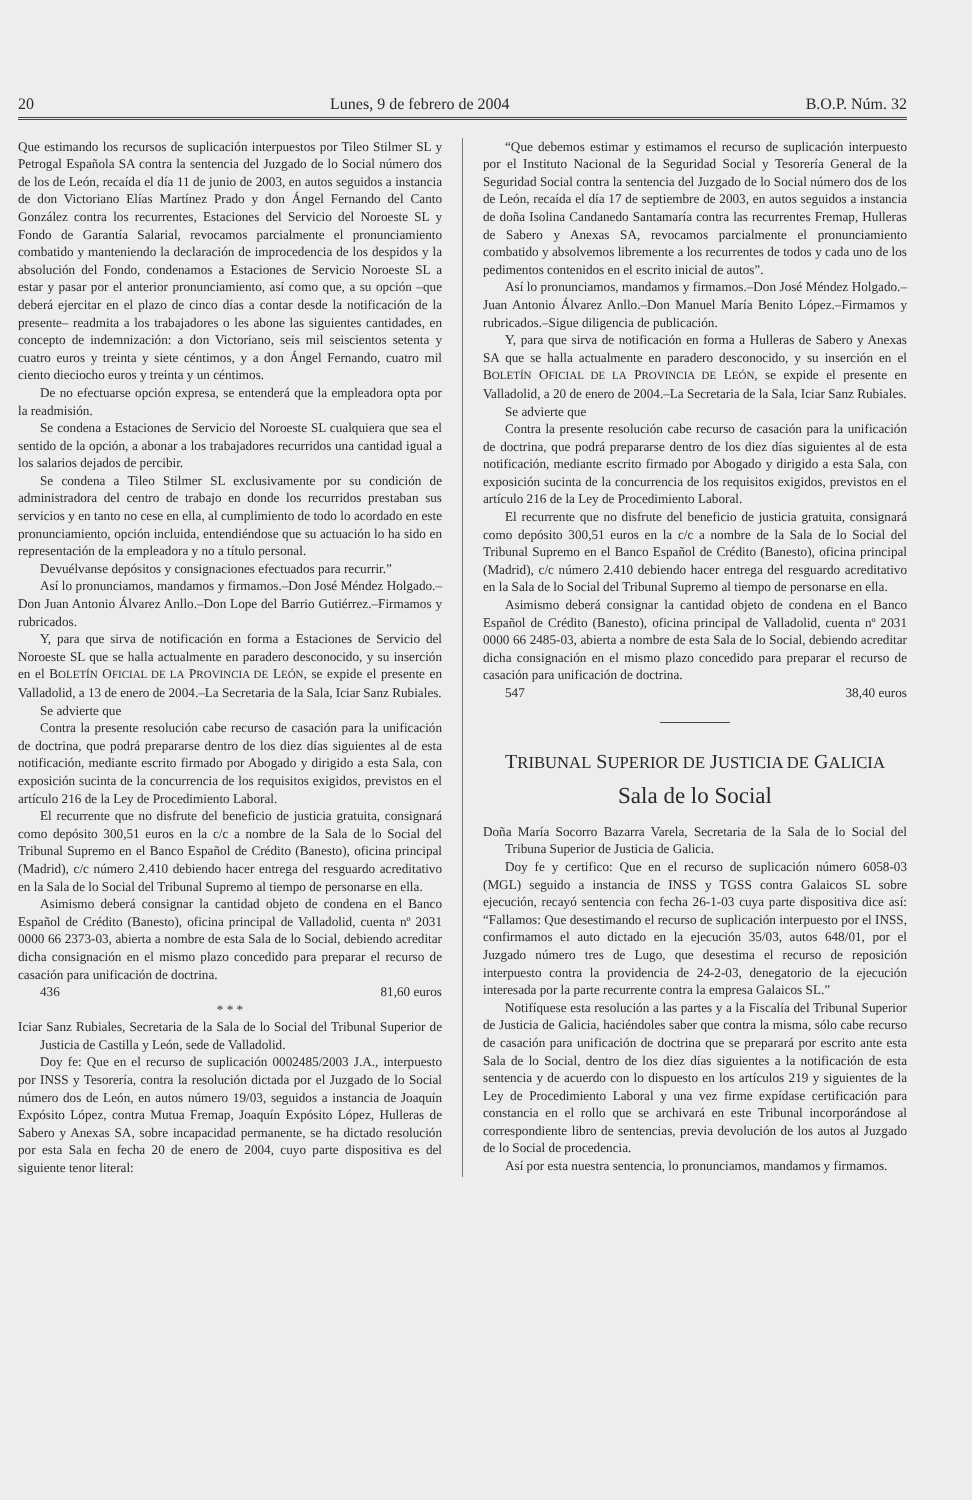20 Lunes, 9 de febrero de 2004 B.O.P. Núm. 32
Que estimando los recursos de suplicación interpuestos por Tileo Stilmer SL y Petrogal Española SA contra la sentencia del Juzgado de lo Social número dos de los de León, recaída el día 11 de junio de 2003, en autos seguidos a instancia de don Victoriano Elías Martínez Prado y don Ángel Fernando del Canto González contra los recurrentes, Estaciones del Servicio del Noroeste SL y Fondo de Garantía Salarial, revocamos parcialmente el pronunciamiento combatido y manteniendo la declaración de improcedencia de los despidos y la absolución del Fondo, condenamos a Estaciones de Servicio Noroeste SL a estar y pasar por el anterior pronunciamiento, así como que, a su opción –que deberá ejercitar en el plazo de cinco días a contar desde la notificación de la presente– readmita a los trabajadores o les abone las siguientes cantidades, en concepto de indemnización: a don Victoriano, seis mil seiscientos setenta y cuatro euros y treinta y siete céntimos, y a don Ángel Fernando, cuatro mil ciento dieciocho euros y treinta y un céntimos.
De no efectuarse opción expresa, se entenderá que la empleadora opta por la readmisión.
Se condena a Estaciones de Servicio del Noroeste SL cualquiera que sea el sentido de la opción, a abonar a los trabajadores recurridos una cantidad igual a los salarios dejados de percibir.
Se condena a Tileo Stilmer SL exclusivamente por su condición de administradora del centro de trabajo en donde los recurridos prestaban sus servicios y en tanto no cese en ella, al cumplimiento de todo lo acordado en este pronunciamiento, opción incluida, entendiéndose que su actuación lo ha sido en representación de la empleadora y no a título personal.
Devuélvanse depósitos y consignaciones efectuados para recurrir.”
Así lo pronunciamos, mandamos y firmamos.–Don José Méndez Holgado.–Don Juan Antonio Álvarez Anllo.–Don Lope del Barrio Gutiérrez.–Firmamos y rubricados.
Y, para que sirva de notificación en forma a Estaciones de Servicio del Noroeste SL que se halla actualmente en paradero desconocido, y su inserción en el BOLETÍN OFICIAL DE LA PROVINCIA DE LEÓN, se expide el presente en Valladolid, a 13 de enero de 2004.–La Secretaria de la Sala, Iciar Sanz Rubiales.
Se advierte que
Contra la presente resolución cabe recurso de casación para la unificación de doctrina, que podrá prepararse dentro de los diez días siguientes al de esta notificación, mediante escrito firmado por Abogado y dirigido a esta Sala, con exposición sucinta de la concurrencia de los requisitos exigidos, previstos en el artículo 216 de la Ley de Procedimiento Laboral.
El recurrente que no disfrute del beneficio de justicia gratuita, consignará como depósito 300,51 euros en la c/c a nombre de la Sala de lo Social del Tribunal Supremo en el Banco Español de Crédito (Banesto), oficina principal (Madrid), c/c número 2.410 debiendo hacer entrega del resguardo acreditativo en la Sala de lo Social del Tribunal Supremo al tiempo de personarse en ella.
Asimismo deberá consignar la cantidad objeto de condena en el Banco Español de Crédito (Banesto), oficina principal de Valladolid, cuenta nº 2031 0000 66 2373-03, abierta a nombre de esta Sala de lo Social, debiendo acreditar dicha consignación en el mismo plazo concedido para preparar el recurso de casación para unificación de doctrina.
436 81,60 euros
* * *
Iciar Sanz Rubiales, Secretaria de la Sala de lo Social del Tribunal Superior de Justicia de Castilla y León, sede de Valladolid.
Doy fe: Que en el recurso de suplicación 0002485/2003 J.A., interpuesto por INSS y Tesorería, contra la resolución dictada por el Juzgado de lo Social número dos de León, en autos número 19/03, seguidos a instancia de Joaquín Expósito López, contra Mutua Fremap, Joaquín Expósito López, Hulleras de Sabero y Anexas SA, sobre incapacidad permanente, se ha dictado resolución por esta Sala en fecha 20 de enero de 2004, cuyo parte dispositiva es del siguiente tenor literal:
“Que debemos estimar y estimamos el recurso de suplicación interpuesto por el Instituto Nacional de la Seguridad Social y Tesorería General de la Seguridad Social contra la sentencia del Juzgado de lo Social número dos de los de León, recaída el día 17 de septiembre de 2003, en autos seguidos a instancia de doña Isolina Candanedo Santamaría contra las recurrentes Fremap, Hulleras de Sabero y Anexas SA, revocamos parcialmente el pronunciamiento combatido y absolvemos libremente a los recurrentes de todos y cada uno de los pedimentos contenidos en el escrito inicial de autos”.
Así lo pronunciamos, mandamos y firmamos.–Don José Méndez Holgado.–Juan Antonio Álvarez Anllo.–Don Manuel María Benito López.–Firmamos y rubricados.–Sigue diligencia de publicación.
Y, para que sirva de notificación en forma a Hulleras de Sabero y Anexas SA que se halla actualmente en paradero desconocido, y su inserción en el BOLETÍN OFICIAL DE LA PROVINCIA DE LEÓN, se expide el presente en Valladolid, a 20 de enero de 2004.–La Secretaria de la Sala, Iciar Sanz Rubiales.
Se advierte que
Contra la presente resolución cabe recurso de casación para la unificación de doctrina, que podrá prepararse dentro de los diez días siguientes al de esta notificación, mediante escrito firmado por Abogado y dirigido a esta Sala, con exposición sucinta de la concurrencia de los requisitos exigidos, previstos en el artículo 216 de la Ley de Procedimiento Laboral.
El recurrente que no disfrute del beneficio de justicia gratuita, consignará como depósito 300,51 euros en la c/c a nombre de la Sala de lo Social del Tribunal Supremo en el Banco Español de Crédito (Banesto), oficina principal (Madrid), c/c número 2.410 debiendo hacer entrega del resguardo acreditativo en la Sala de lo Social del Tribunal Supremo al tiempo de personarse en ella.
Asimismo deberá consignar la cantidad objeto de condena en el Banco Español de Crédito (Banesto), oficina principal de Valladolid, cuenta nº 2031 0000 66 2485-03, abierta a nombre de esta Sala de lo Social, debiendo acreditar dicha consignación en el mismo plazo concedido para preparar el recurso de casación para unificación de doctrina.
547 38,40 euros
TRIBUNAL SUPERIOR DE JUSTICIA DE GALICIA
Sala de lo Social
Doña María Socorro Bazarra Varela, Secretaria de la Sala de lo Social del Tribuna Superior de Justicia de Galicia.
Doy fe y certifico: Que en el recurso de suplicación número 6058-03 (MGL) seguido a instancia de INSS y TGSS contra Galaicos SL sobre ejecución, recayó sentencia con fecha 26-1-03 cuya parte dispositiva dice así: “Fallamos: Que desestimando el recurso de suplicación interpuesto por el INSS, confirmamos el auto dictado en la ejecución 35/03, autos 648/01, por el Juzgado número tres de Lugo, que desestima el recurso de reposición interpuesto contra la providencia de 24-2-03, denegatorio de la ejecución interesada por la parte recurrente contra la empresa Galaicos SL.”
Notifíquese esta resolución a las partes y a la Fiscalía del Tribunal Superior de Justicia de Galicia, haciéndoles saber que contra la misma, sólo cabe recurso de casación para unificación de doctrina que se preparará por escrito ante esta Sala de lo Social, dentro de los diez días siguientes a la notificación de esta sentencia y de acuerdo con lo dispuesto en los artículos 219 y siguientes de la Ley de Procedimiento Laboral y una vez firme expídase certificación para constancia en el rollo que se archivará en este Tribunal incorporándose al correspondiente libro de sentencias, previa devolución de los autos al Juzgado de lo Social de procedencia.
Así por esta nuestra sentencia, lo pronunciamos, mandamos y firmamos.